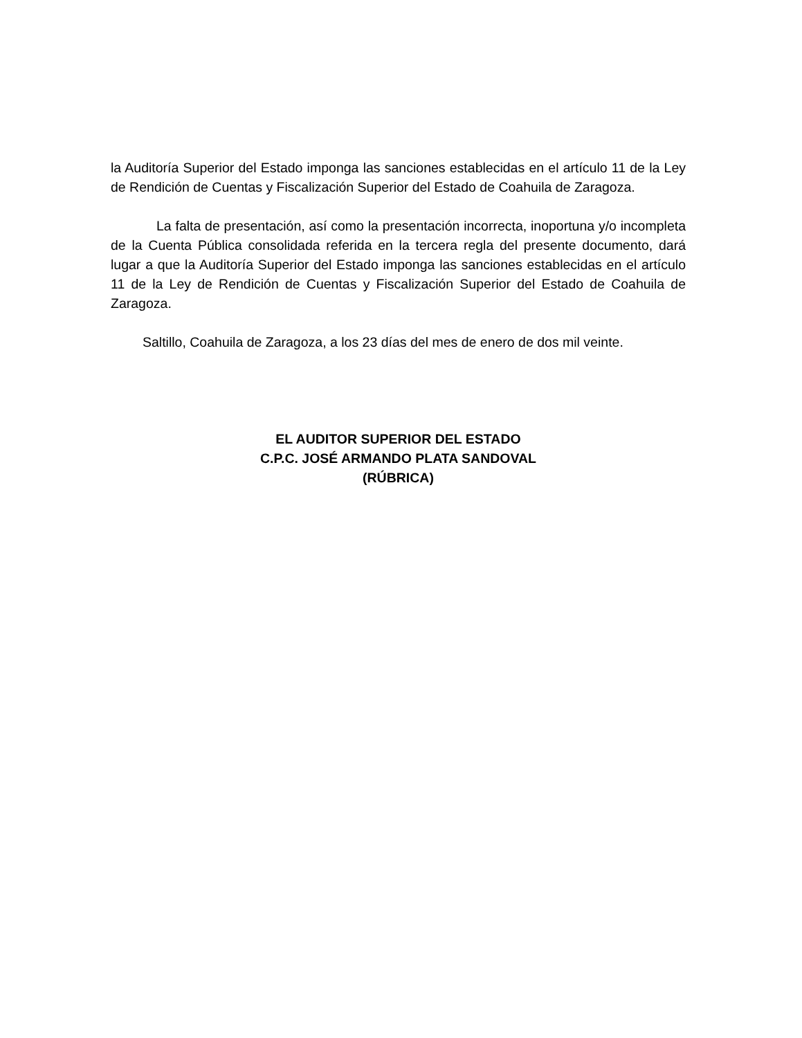la Auditoría Superior del Estado imponga las sanciones establecidas en el artículo 11 de la Ley de Rendición de Cuentas y Fiscalización Superior del Estado de Coahuila de Zaragoza.
La falta de presentación, así como la presentación incorrecta, inoportuna y/o incompleta de la Cuenta Pública consolidada referida en la tercera regla del presente documento, dará lugar a que la Auditoría Superior del Estado imponga las sanciones establecidas en el artículo 11 de la Ley de Rendición de Cuentas y Fiscalización Superior del Estado de Coahuila de Zaragoza.
Saltillo, Coahuila de Zaragoza, a los 23 días del mes de enero de dos mil veinte.
EL AUDITOR SUPERIOR DEL ESTADO
C.P.C. JOSÉ ARMANDO PLATA SANDOVAL
(RÚBRICA)